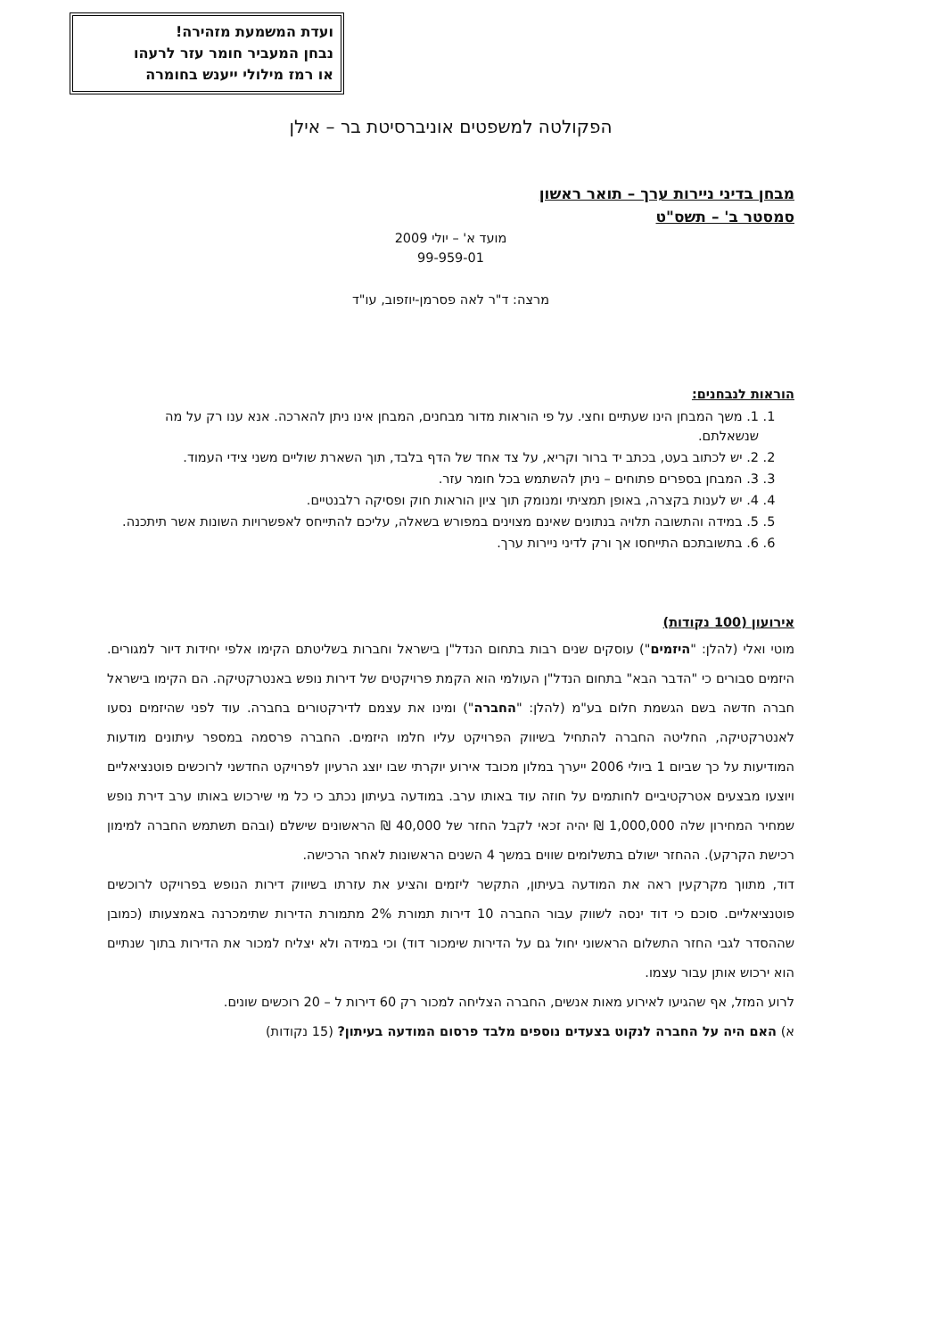ועדת המשמעת מזהירה!
נבחן המעביר חומר עזר לרעהו
או רמז מילולי ייענש בחומרה
הפקולטה למשפטים אוניברסיטת בר – אילן
מבחן בדיני ניירות ערך – תואר ראשון
סמסטר ב' – תשס"ט
מועד א' – יולי 2009
99-959-01
מרצה: ד"ר לאה פסרמן-יוזפוב, עו"ד
הוראות לנבחנים:
1. 1. משך המבחן הינו שעתיים וחצי. על פי הוראות מדור מבחנים, המבחן אינו ניתן להארכה. אנא ענו רק על מה שנשאלתם.
2. 2. יש לכתוב בעט, בכתב יד ברור וקריא, על צד אחד של הדף בלבד, תוך השארת שוליים משני צידי העמוד.
3. 3. המבחן בספרים פתוחים – ניתן להשתמש בכל חומר עזר.
4. 4. יש לענות בקצרה, באופן תמציתי ומנומק תוך ציון הוראות חוק ופסיקה רלבנטיים.
5. 5. במידה והתשובה תלויה בנתונים שאינם מצוינים במפורש בשאלה, עליכם להתייחס לאפשרויות השונות אשר תיתכנה.
6. 6. בתשובתכם התייחסו אך ורק לדיני ניירות ערך.
אירועון (100 נקודות)
מוטי ואלי (להלן: "היזמים") עוסקים שנים רבות בתחום הנדל"ן בישראל וחברות בשליטתם הקימו אלפי יחידות דיור למגורים. היזמים סבורים כי "הדבר הבא" בתחום הנדל"ן העולמי הוא הקמת פרויקטים של דירות נופש באנטרקטיקה. הם הקימו בישראל חברה חדשה בשם הגשמת חלום בע"מ (להלן: "החברה") ומינו את עצמם לדירקטורים בחברה. עוד לפני שהיזמים נסעו לאנטרקטיקה, החליטה החברה להתחיל בשיווק הפרויקט עליו חלמו היזמים. החברה פרסמה במספר עיתונים מודעות המודיעות על כך שביום 1 ביולי 2006 ייערך במלון מכובד אירוע יוקרתי שבו יוצג הרעיון לפרויקט החדשני לרוכשים פוטנציאליים ויוצעו מבצעים אטרקטיביים לחותמים על חוזה עוד באותו ערב. במודעה בעיתון נכתב כי כל מי שירכוש באותו ערב דירת נופש שמחיר המחירון שלה 1,000,000 ₪ יהיה זכאי לקבל החזר של 40,000 ₪ הראשונים שישלם (ובהם תשתמש החברה למימון רכישת הקרקע). ההחזר ישולם בתשלומים שווים במשך 4 השנים הראשונות לאחר הרכישה.
דוד, מתווך מקרקעין ראה את המודעה בעיתון, התקשר ליזמים והציע את עזרתו בשיווק דירות הנופש בפרויקט לרוכשים פוטנציאליים. סוכם כי דוד ינסה לשווק עבור החברה 10 דירות תמורת 2% מתמורת הדירות שתימכרנה באמצעותו (כמובן שההסדר לגבי החזר התשלום הראשוני יחול גם על הדירות שימכור דוד) וכי במידה ולא יצליח למכור את הדירות בתוך שנתיים הוא ירכוש אותן עבור עצמו.
לרוע המזל, אף שהגיעו לאירוע מאות אנשים, החברה הצליחה למכור רק 60 דירות ל – 20 רוכשים שונים.
א) האם היה על החברה לנקוט בצעדים נוספים מלבד פרסום המודעה בעיתון? (15 נקודות)